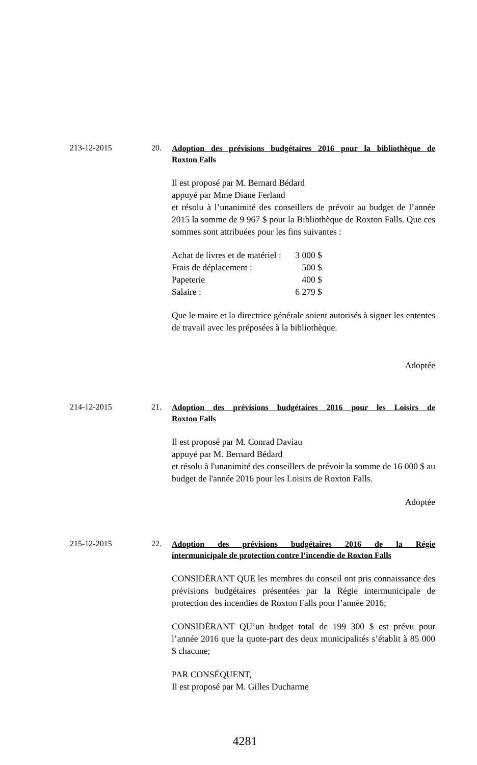213-12-2015 20.
Adoption des prévisions budgétaires 2016 pour la bibliothèque de
Roxton Falls
Il est proposé par M. Bernard Bédard
appuyé par Mme Diane Ferland
et résolu à l’unanimité des conseillers de prévoir au budget de l’année 2015 la somme de 9 967 $ pour la Bibliothèque de Roxton Falls. Que ces sommes sont attribuées pour les fins suivantes :
| Achat de livres et de matériel : | 3 000 $ |
| Frais de déplacement : | 500 $ |
| Papeterie | 400 $ |
| Salaire : | 6 279 $ |
Que le maire et la directrice générale soient autorisés à signer les ententes de travail avec les préposées à la bibliothèque.
Adoptée
214-12-2015 21.
Adoption des prévisions budgétaires 2016 pour les Loisirs de
Roxton Falls
Il est proposé par M. Conrad Daviau
appuyé par M. Bernard Bédard
et résolu à l'unanimité des conseillers de prévoir la somme de 16 000 $ au budget de l'année 2016 pour les Loisirs de Roxton Falls.
Adoptée
215-12-2015 22.
Adoption des prévisions budgétaires 2016 de la Régie
intermunicipale de protection contre l’incendie de Roxton Falls
CONSIDÉRANT QUE les membres du conseil ont pris connaissance des prévisions budgétaires présentées par la Régie intermunicipale de protection des incendies de Roxton Falls pour l’année 2016;
CONSIDÉRANT QU’un budget total de 199 300 $ est prévu pour l’année 2016 que la quote-part des deux municipalités s’établit à 85 000 $ chacune;
PAR CONSÉQUENT,
Il est proposé par M. Gilles Ducharme
4281